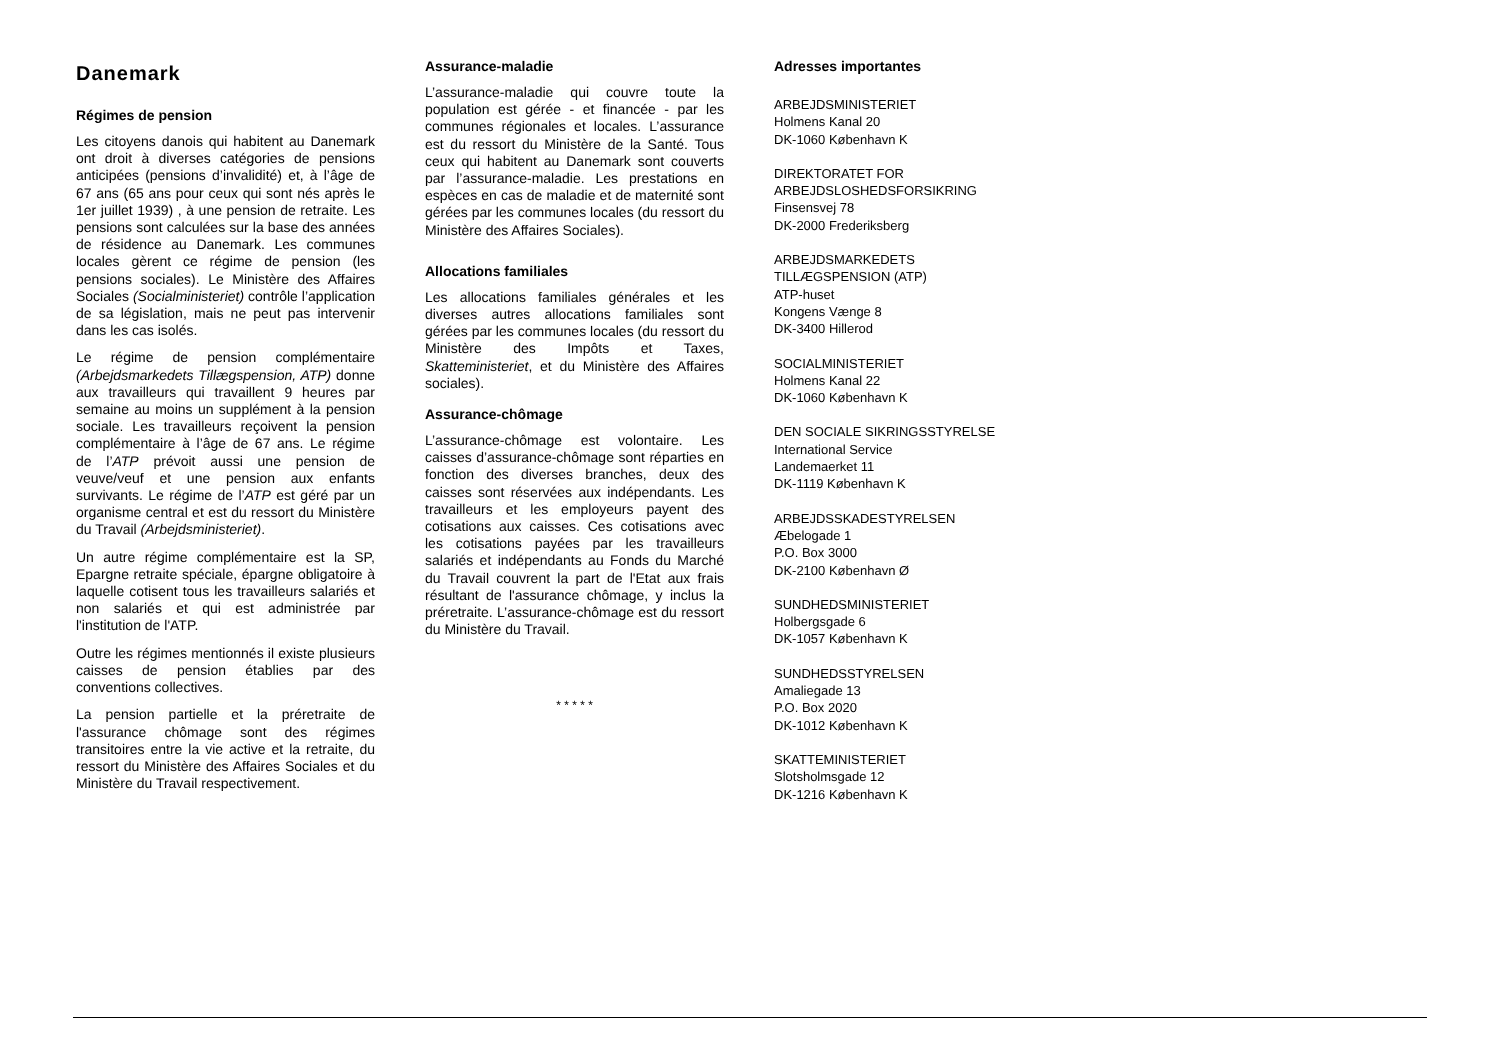Danemark
Régimes de pension
Les citoyens danois qui habitent au Danemark ont droit à diverses catégories de pensions anticipées (pensions d’invalidité) et, à l’âge de 67 ans (65 ans pour ceux qui sont nés après le 1er juillet 1939) , à une pension de retraite. Les pensions sont calculées sur la base des années de résidence au Danemark. Les communes locales gèrent ce régime de pension (les pensions sociales). Le Ministère des Affaires Sociales (Socialministeriet) contrôle l’application de sa législation, mais ne peut pas intervenir dans les cas isolés.
Le régime de pension complémentaire (Arbejdsmarkedets Tillægspension, ATP) donne aux travailleurs qui travaillent 9 heures par semaine au moins un supplément à la pension sociale. Les travailleurs reçoivent la pension complémentaire à l’âge de 67 ans. Le régime de l’ATP prévoit aussi une pension de veuve/veuf et une pension aux enfants survivants. Le régime de l’ATP est géré par un organisme central et est du ressort du Ministère du Travail (Arbejdsministeriet).
Un autre régime complémentaire est la SP, Epargne retraite spéciale, épargne obligatoire à laquelle cotisent tous les travailleurs salariés et non salariés et qui est administrée par l'institution de l'ATP.
Outre les régimes mentionnés il existe plusieurs caisses de pension établies par des conventions collectives.
La pension partielle et la préretraite de l'assurance chômage sont des régimes transitoires entre la vie active et la retraite, du ressort du Ministère des Affaires Sociales et du Ministère du Travail respectivement.
Assurance-maladie
L’assurance-maladie qui couvre toute la population est gérée - et financée - par les communes régionales et locales. L’assurance est du ressort du Ministère de la Santé. Tous ceux qui habitent au Danemark sont couverts par l’assurance-maladie. Les prestations en espèces en cas de maladie et de maternité sont gérées par les communes locales (du ressort du Ministère des Affaires Sociales).
Allocations familiales
Les allocations familiales générales et les diverses autres allocations familiales sont gérées par les communes locales (du ressort du Ministère des Impôts et Taxes, Skatteministeriet, et du Ministère des Affaires sociales).
Assurance-chômage
L’assurance-chômage est volontaire. Les caisses d’assurance-chômage sont réparties en fonction des diverses branches, deux des caisses sont réservées aux indépendants. Les travailleurs et les employeurs payent des cotisations aux caisses. Ces cotisations avec les cotisations payées par les travailleurs salariés et indépendants au Fonds du Marché du Travail couvrent la part de l'Etat aux frais résultant de l'assurance chômage, y inclus la préretraite. L’assurance-chômage est du ressort du Ministère du Travail.
* * * * *
Adresses importantes
ARBEJDSMINISTERIET
Holmens Kanal 20
DK-1060 København K
DIREKTORATET FOR
ARBEJDSLOSHEDSFORSIKRING
Finsensvej 78
DK-2000 Frederiksberg
ARBEJDSMARKEDETS
TILLÆGSPENSION (ATP)
ATP-huset
Kongens Vænge 8
DK-3400 Hillerod
SOCIALMINISTERIET
Holmens Kanal 22
DK-1060 København K
DEN SOCIALE SIKRINGSSTYRELSE
International Service
Landemaerket 11
DK-1119 København K
ARBEJDSSKADESTYRELSEN
Æbelogade 1
P.O. Box 3000
DK-2100 København Ø
SUNDHEDSMINISTERIET
Holbergsgade 6
DK-1057 København K
SUNDHEDSSTYRELSEN
Amaliegade 13
P.O. Box 2020
DK-1012 København K
SKATTEMINISTERIET
Slotsholmsgade 12
DK-1216 København K